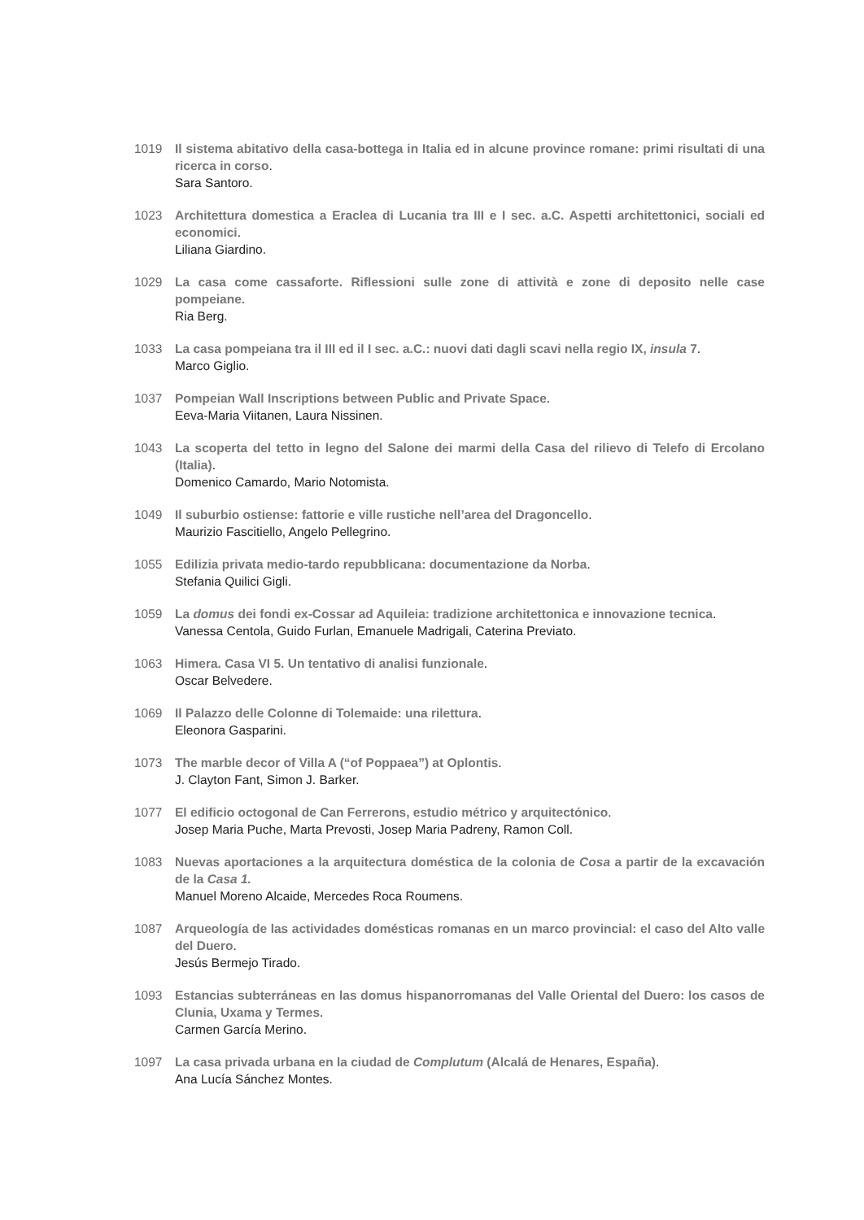1019 Il sistema abitativo della casa-bottega in Italia ed in alcune province romane: primi risultati di una ricerca in corso.
Sara Santoro.
1023 Architettura domestica a Eraclea di Lucania tra III e I sec. a.C. Aspetti architettonici, sociali ed economici.
Liliana Giardino.
1029 La casa come cassaforte. Riflessioni sulle zone di attività e zone di deposito nelle case pompeiane.
Ria Berg.
1033 La casa pompeiana tra il III ed il I sec. a.C.: nuovi dati dagli scavi nella regio IX, insula 7.
Marco Giglio.
1037 Pompeian Wall Inscriptions between Public and Private Space.
Eeva-Maria Viitanen, Laura Nissinen.
1043 La scoperta del tetto in legno del Salone dei marmi della Casa del rilievo di Telefo di Ercolano (Italia).
Domenico Camardo, Mario Notomista.
1049 Il suburbio ostiense: fattorie e ville rustiche nell’area del Dragoncello.
Maurizio Fascitiello, Angelo Pellegrino.
1055 Edilizia privata medio-tardo repubblicana: documentazione da Norba.
Stefania Quilici Gigli.
1059 La domus dei fondi ex-Cossar ad Aquileia: tradizione architettonica e innovazione tecnica.
Vanessa Centola, Guido Furlan, Emanuele Madrigali, Caterina Previato.
1063 Himera. Casa VI 5. Un tentativo di analisi funzionale.
Oscar Belvedere.
1069 Il Palazzo delle Colonne di Tolemaide: una rilettura.
Eleonora Gasparini.
1073 The marble decor of Villa A (“of Poppaea”) at Oplontis.
J. Clayton Fant, Simon J. Barker.
1077 El edificio octogonal de Can Ferrerons, estudio métrico y arquitectónico.
Josep Maria Puche, Marta Prevosti, Josep Maria Padreny, Ramon Coll.
1083 Nuevas aportaciones a la arquitectura doméstica de la colonia de Cosa a partir de la excavación de la Casa 1.
Manuel Moreno Alcaide, Mercedes Roca Roumens.
1087 Arqueología de las actividades domésticas romanas en un marco provincial: el caso del Alto valle del Duero.
Jesús Bermejo Tirado.
1093 Estancias subterráneas en las domus hispanorromanas del Valle Oriental del Duero: los casos de Clunia, Uxama y Termes.
Carmen García Merino.
1097 La casa privada urbana en la ciudad de Complutum (Alcalá de Henares, España).
Ana Lucía Sánchez Montes.